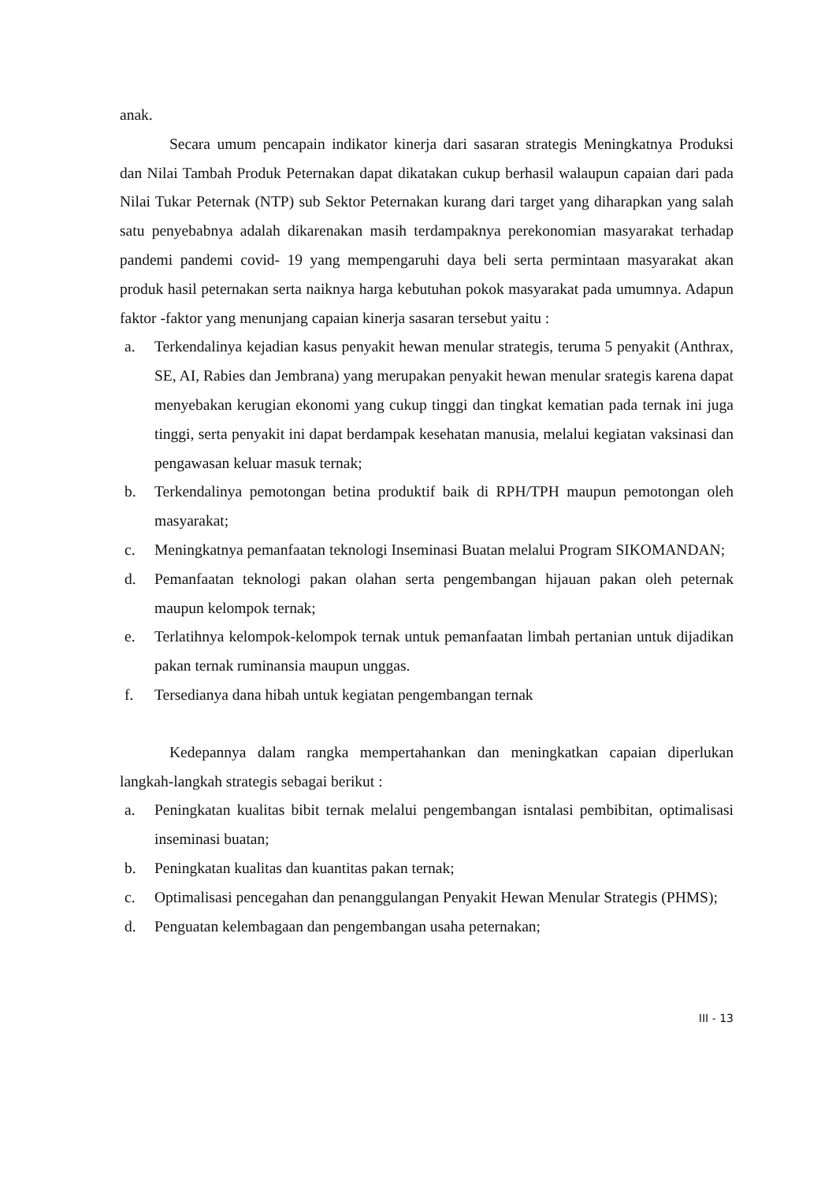anak.
Secara umum pencapain indikator kinerja dari sasaran strategis Meningkatnya Produksi dan Nilai Tambah Produk Peternakan dapat dikatakan cukup berhasil walaupun capaian dari pada Nilai Tukar Peternak (NTP) sub Sektor Peternakan kurang dari target yang diharapkan yang salah satu penyebabnya adalah dikarenakan masih terdampaknya perekonomian masyarakat terhadap pandemi pandemi covid- 19 yang mempengaruhi daya beli serta permintaan masyarakat akan produk hasil peternakan serta naiknya harga kebutuhan pokok masyarakat pada umumnya. Adapun faktor -faktor yang menunjang capaian kinerja sasaran tersebut yaitu :
a. Terkendalinya kejadian kasus penyakit hewan menular strategis, teruma 5 penyakit (Anthrax, SE, AI, Rabies dan Jembrana) yang merupakan penyakit hewan menular srategis karena dapat menyebakan kerugian ekonomi yang cukup tinggi dan tingkat kematian pada ternak ini juga tinggi, serta penyakit ini dapat berdampak kesehatan manusia, melalui kegiatan vaksinasi dan pengawasan keluar masuk ternak;
b. Terkendalinya pemotongan betina produktif baik di RPH/TPH maupun pemotongan oleh masyarakat;
c. Meningkatnya pemanfaatan teknologi Inseminasi Buatan melalui Program SIKOMANDAN;
d. Pemanfaatan teknologi pakan olahan serta pengembangan hijauan pakan oleh peternak maupun kelompok ternak;
e. Terlatihnya kelompok-kelompok ternak untuk pemanfaatan limbah pertanian untuk dijadikan pakan ternak ruminansia maupun unggas.
f. Tersedianya dana hibah untuk kegiatan pengembangan ternak
Kedepannya dalam rangka mempertahankan dan meningkatkan capaian diperlukan langkah-langkah strategis sebagai berikut :
a. Peningkatan kualitas bibit ternak melalui pengembangan isntalasi pembibitan, optimalisasi inseminasi buatan;
b. Peningkatan kualitas dan kuantitas pakan ternak;
c. Optimalisasi pencegahan dan penanggulangan Penyakit Hewan Menular Strategis (PHMS);
d. Penguatan kelembagaan dan pengembangan usaha peternakan;
III - 13